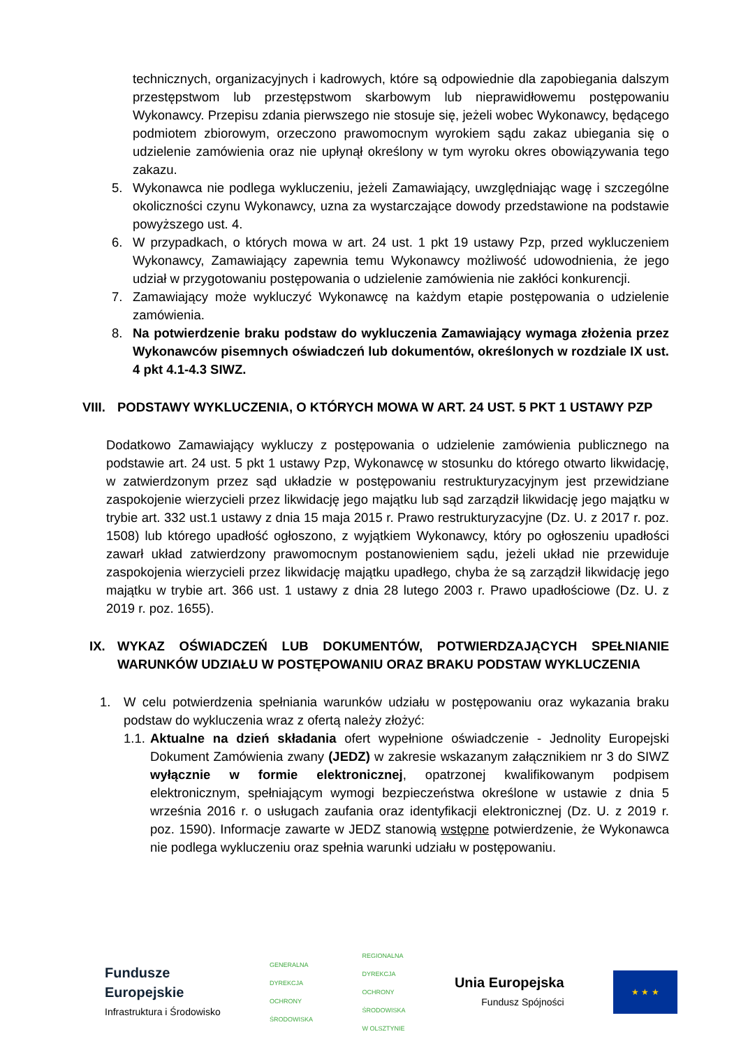technicznych, organizacyjnych i kadrowych, które są odpowiednie dla zapobiegania dalszym przestępstwom lub przestępstwom skarbowym lub nieprawidłowemu postępowaniu Wykonawcy. Przepisu zdania pierwszego nie stosuje się, jeżeli wobec Wykonawcy, będącego podmiotem zbiorowym, orzeczono prawomocnym wyrokiem sądu zakaz ubiegania się o udzielenie zamówienia oraz nie upłynął określony w tym wyroku okres obowiązywania tego zakazu.
5. Wykonawca nie podlega wykluczeniu, jeżeli Zamawiający, uwzględniając wagę i szczególne okoliczności czynu Wykonawcy, uzna za wystarczające dowody przedstawione na podstawie powyższego ust. 4.
6. W przypadkach, o których mowa w art. 24 ust. 1 pkt 19 ustawy Pzp, przed wykluczeniem Wykonawcy, Zamawiający zapewnia temu Wykonawcy możliwość udowodnienia, że jego udział w przygotowaniu postępowania o udzielenie zamówienia nie zakłóci konkurencji.
7. Zamawiający może wykluczyć Wykonawcę na każdym etapie postępowania o udzielenie zamówienia.
8. Na potwierdzenie braku podstaw do wykluczenia Zamawiający wymaga złożenia przez Wykonawców pisemnych oświadczeń lub dokumentów, określonych w rozdziale IX ust. 4 pkt 4.1-4.3 SIWZ.
VIII. PODSTAWY WYKLUCZENIA, O KTÓRYCH MOWA W ART. 24 UST. 5 PKT 1 USTAWY PZP
Dodatkowo Zamawiający wykluczy z postępowania o udzielenie zamówienia publicznego na podstawie art. 24 ust. 5 pkt 1 ustawy Pzp, Wykonawcę w stosunku do którego otwarto likwidację, w zatwierdzonym przez sąd układzie w postępowaniu restrukturyzacyjnym jest przewidziane zaspokojenie wierzycieli przez likwidację jego majątku lub sąd zarządził likwidację jego majątku w trybie art. 332 ust.1 ustawy z dnia 15 maja 2015 r. Prawo restrukturyzacyjne (Dz. U. z 2017 r. poz. 1508) lub którego upadłość ogłoszono, z wyjątkiem Wykonawcy, który po ogłoszeniu upadłości zawarł układ zatwierdzony prawomocnym postanowieniem sądu, jeżeli układ nie przewiduje zaspokojenia wierzycieli przez likwidację majątku upadłego, chyba że są zarządził likwidację jego majątku w trybie art. 366 ust. 1 ustawy z dnia 28 lutego 2003 r. Prawo upadłościowe (Dz. U. z 2019 r. poz. 1655).
IX. WYKAZ OŚWIADCZEŃ LUB DOKUMENTÓW, POTWIERDZAJĄCYCH SPEŁNIANIE WARUNKÓW UDZIAŁU W POSTĘPOWANIU ORAZ BRAKU PODSTAW WYKLUCZENIA
1. W celu potwierdzenia spełniania warunków udziału w postępowaniu oraz wykazania braku podstaw do wykluczenia wraz z ofertą należy złożyć:
1.1.
Aktualne na dzień składania ofert wypełnione oświadczenie - Jednolity Europejski Dokument Zamówienia zwany (JEDZ) w zakresie wskazanym załącznikiem nr 3 do SIWZ wyłącznie w formie elektronicznej, opatrzonej kwalifikowanym podpisem elektronicznym, spełniającym wymogi bezpieczeństwa określone w ustawie z dnia 5 września 2016 r. o usługach zaufania oraz identyfikacji elektronicznej (Dz. U. z 2019 r. poz. 1590). Informacje zawarte w JEDZ stanowią wstępne potwierdzenie, że Wykonawca nie podlega wykluczeniu oraz spełnia warunki udziału w postępowaniu.
Fundusze
Europejskie
Infrastruktura i Środowisko
GENERALNA
DYREKCJA
OCHRONY
ŚRODOWISKA
REGIONALNA
DYREKCJA
OCHRONY
ŚRODOWISKA
W OLSZTYNIE
Unia Europejska
Fundusz Spójności
★ ★ ★